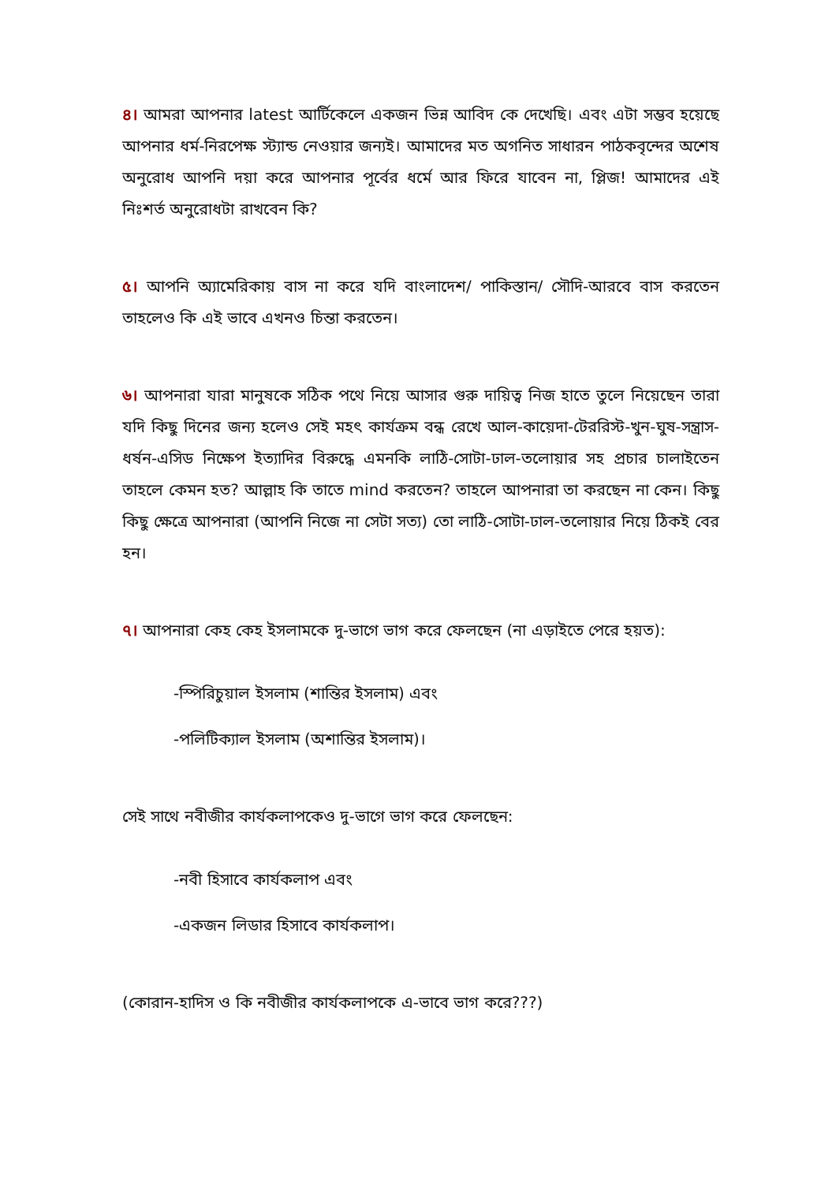৪। আমরা আপনার latest আর্টিকেলে একজন ভিন্ন আবিদ কে দেখেছি। এবং এটা সম্ভব হয়েছে আপনার ধর্ম-নিরপেক্ষ স্ট্যান্ড নেওয়ার জন্যই। আমাদের মত অগনিত সাধারন পাঠকবৃন্দের অশেষ অনুরোধ আপনি দয়া করে আপনার পূর্বের ধর্মে আর ফিরে যাবেন না, প্লিজ! আমাদের এই নিঃশর্ত অনুরোধটা রাখবেন কি?
৫। আপনি অ্যামেরিকায় বাস না করে যদি বাংলাদেশ/ পাকিস্তান/ সৌদি-আরবে বাস করতেন তাহলেও কি এই ভাবে এখনও চিন্তা করতেন।
৬। আপনারা যারা মানুষকে সঠিক পথে নিয়ে আসার গুরু দায়িত্ব নিজ হাতে তুলে নিয়েছেন তারা যদি কিছু দিনের জন্য হলেও সেই মহৎ কার্যক্রম বন্ধ রেখে আল-কায়েদা-টেররিস্ট-খুন-ঘুষ-সন্ত্রাস-ধর্ষন-এসিড নিক্ষেপ ইত্যাদির বিরুদ্ধে এমনকি লাঠি-সোটা-ঢাল-তলোয়ার সহ প্রচার চালাইতেন তাহলে কেমন হত? আল্লাহ কি তাতে mind করতেন? তাহলে আপনারা তা করছেন না কেন। কিছু কিছু ক্ষেত্রে আপনারা (আপনি নিজে না সেটা সত্য) তো লাঠি-সোটা-ঢাল-তলোয়ার নিয়ে ঠিকই বের হন।
৭। আপনারা কেহ কেহ ইসলামকে দু-ভাগে ভাগ করে ফেলছেন (না এড়াইতে পেরে হয়ত):
-স্পিরিচুয়াল ইসলাম (শান্তির ইসলাম) এবং
-পলিটিক্যাল ইসলাম (অশান্তির ইসলাম)।
সেই সাথে নবীজীর কার্যকলাপকেও দু-ভাগে ভাগ করে ফেলছেন:
-নবী হিসাবে কার্যকলাপ এবং
-একজন লিডার হিসাবে কার্যকলাপ।
(কোরান-হাদিস ও কি নবীজীর কার্যকলাপকে এ-ভাবে ভাগ করে???)